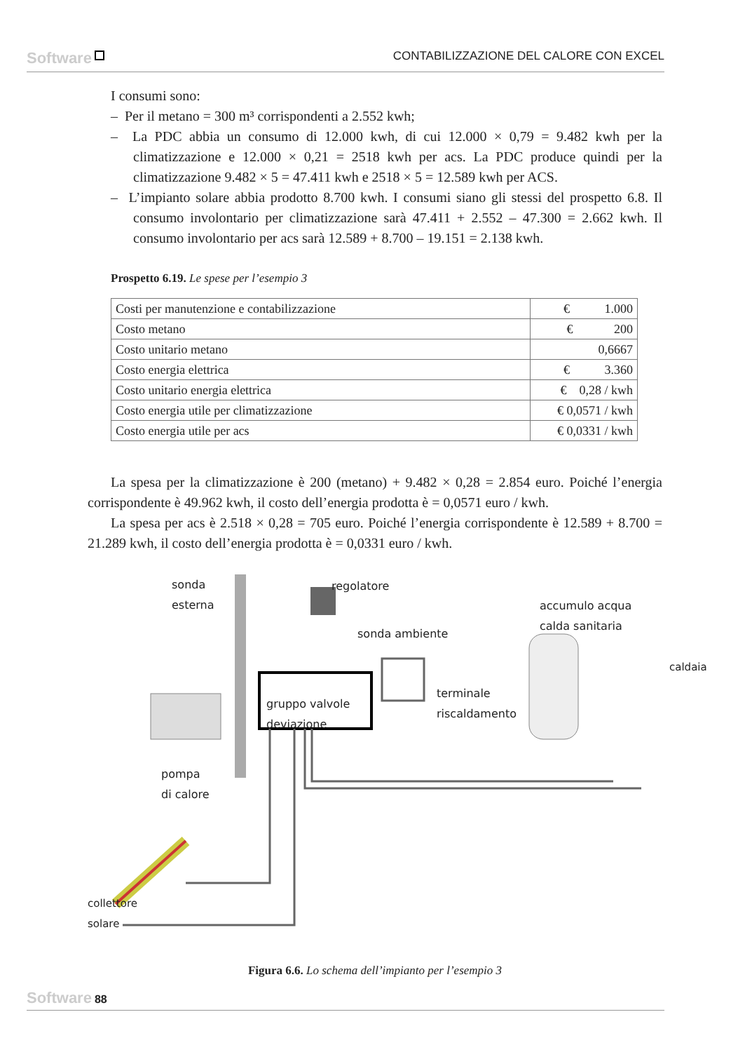Software CONTABILIZZAZIONE DEL CALORE CON EXCEL
I consumi sono:
– Per il metano = 300 m³ corrispondenti a 2.552 kwh;
– La PDC abbia un consumo di 12.000 kwh, di cui 12.000 × 0,79 = 9.482 kwh per la climatizzazione e 12.000 × 0,21 = 2518 kwh per acs. La PDC produce quindi per la climatizzazione 9.482 × 5 = 47.411 kwh e 2518 × 5 = 12.589 kwh per ACS.
– L’impianto solare abbia prodotto 8.700 kwh. I consumi siano gli stessi del prospetto 6.8. Il consumo involontario per climatizzazione sarà 47.411 + 2.552 – 47.300 = 2.662 kwh. Il consumo involontario per acs sarà 12.589 + 8.700 – 19.151 = 2.138 kwh.
Prospetto 6.19. Le spese per l’esempio 3
| Costi per manutenzione e contabilizzazione | € 1.000 |
| Costo metano | € 200 |
| Costo unitario metano | 0,6667 |
| Costo energia elettrica | € 3.360 |
| Costo unitario energia elettrica | € 0,28 / kwh |
| Costo energia utile per climatizzazione | € 0,0571 / kwh |
| Costo energia utile per acs | € 0,0331 / kwh |
La spesa per la climatizzazione è 200 (metano) + 9.482 × 0,28 = 2.854 euro. Poiché l’energia corrispondente è 49.962 kwh, il costo dell’energia prodotta è = 0,0571 euro / kwh.
La spesa per acs è 2.518 × 0,28 = 705 euro. Poiché l’energia corrispondente è 12.589 + 8.700 = 21.289 kwh, il costo dell’energia prodotta è = 0,0331 euro / kwh.
sonda
esterna
regolatore
sonda ambiente
accumulo acqua
calda sanitaria
caldaia
gruppo valvole
deviazione
terminale
riscaldamento
pompa
di calore
collettore
solare
Figura 6.6. Lo schema dell’impianto per l’esempio 3
Software 88